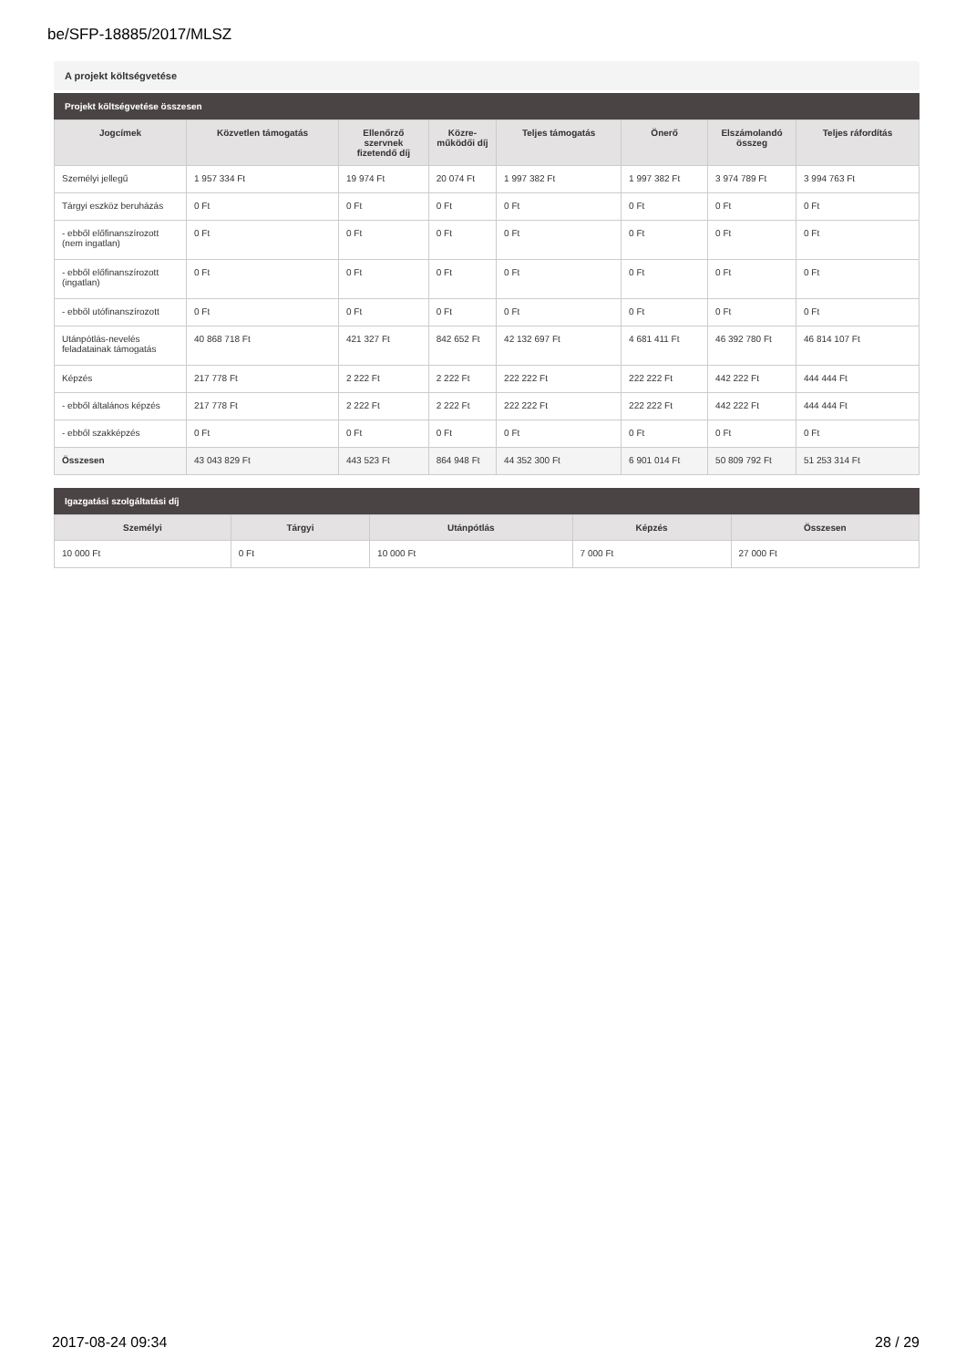be/SFP-18885/2017/MLSZ
A projekt költségvetése
Projekt költségvetése összesen
| Jogcímek | Közvetlen támogatás | Ellenőrző szervnek fizetendő díj | Közre-működői díj | Teljes támogatás | Önerő | Elszámolandó összeg | Teljes ráfordítás |
| --- | --- | --- | --- | --- | --- | --- | --- |
| Személyi jellegű | 1 957 334 Ft | 19 974 Ft | 20 074 Ft | 1 997 382 Ft | 1 997 382 Ft | 3 974 789 Ft | 3 994 763 Ft |
| Tárgyi eszköz beruházás | 0 Ft | 0 Ft | 0 Ft | 0 Ft | 0 Ft | 0 Ft | 0 Ft |
| - ebből előfinanszírozott (nem ingatlan) | 0 Ft | 0 Ft | 0 Ft | 0 Ft | 0 Ft | 0 Ft | 0 Ft |
| - ebből előfinanszírozott (ingatlan) | 0 Ft | 0 Ft | 0 Ft | 0 Ft | 0 Ft | 0 Ft | 0 Ft |
| - ebből utófinanszírozott | 0 Ft | 0 Ft | 0 Ft | 0 Ft | 0 Ft | 0 Ft | 0 Ft |
| Utánpótlás-nevelés feladatainak támogatás | 40 868 718 Ft | 421 327 Ft | 842 652 Ft | 42 132 697 Ft | 4 681 411 Ft | 46 392 780 Ft | 46 814 107 Ft |
| Képzés | 217 778 Ft | 2 222 Ft | 2 222 Ft | 222 222 Ft | 222 222 Ft | 442 222 Ft | 444 444 Ft |
| - ebből általános képzés | 217 778 Ft | 2 222 Ft | 2 222 Ft | 222 222 Ft | 222 222 Ft | 442 222 Ft | 444 444 Ft |
| - ebből szakképzés | 0 Ft | 0 Ft | 0 Ft | 0 Ft | 0 Ft | 0 Ft | 0 Ft |
| Összesen | 43 043 829 Ft | 443 523 Ft | 864 948 Ft | 44 352 300 Ft | 6 901 014 Ft | 50 809 792 Ft | 51 253 314 Ft |
Igazgatási szolgáltatási díj
| Személyi | Tárgyi | Utánpótlás | Képzés | Összesen |
| --- | --- | --- | --- | --- |
| 10 000 Ft | 0 Ft | 10 000 Ft | 7 000 Ft | 27 000 Ft |
2017-08-24 09:34 28 / 29